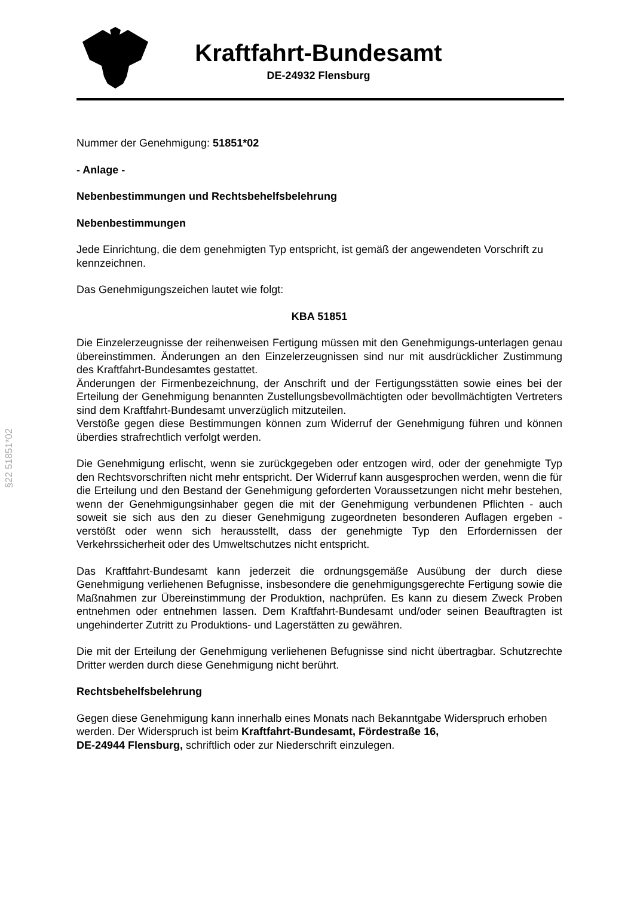Kraftfahrt-Bundesamt
DE-24932 Flensburg
§22 51851*02
Nummer der Genehmigung: 51851*02
- Anlage -
Nebenbestimmungen und Rechtsbehelfsbelehrung
Nebenbestimmungen
Jede Einrichtung, die dem genehmigten Typ entspricht, ist gemäß der angewendeten Vorschrift zu kennzeichnen.
Das Genehmigungszeichen lautet wie folgt:
KBA 51851
Die Einzelerzeugnisse der reihenweisen Fertigung müssen mit den Genehmigungs-unterlagen genau übereinstimmen. Änderungen an den Einzelerzeugnissen sind nur mit ausdrücklicher Zustimmung des Kraftfahrt-Bundesamtes gestattet.
Änderungen der Firmenbezeichnung, der Anschrift und der Fertigungsstätten sowie eines bei der Erteilung der Genehmigung benannten Zustellungsbevollmächtigten oder bevollmächtigten Vertreters sind dem Kraftfahrt-Bundesamt unverzüglich mitzuteilen.
Verstöße gegen diese Bestimmungen können zum Widerruf der Genehmigung führen und können überdies strafrechtlich verfolgt werden.
Die Genehmigung erlischt, wenn sie zurückgegeben oder entzogen wird, oder der genehmigte Typ den Rechtsvorschriften nicht mehr entspricht. Der Widerruf kann ausgesprochen werden, wenn die für die Erteilung und den Bestand der Genehmigung geforderten Voraussetzungen nicht mehr bestehen, wenn der Genehmigungsinhaber gegen die mit der Genehmigung verbundenen Pflichten - auch soweit sie sich aus den zu dieser Genehmigung zugeordneten besonderen Auflagen ergeben - verstößt oder wenn sich herausstellt, dass der genehmigte Typ den Erfordernissen der Verkehrssicherheit oder des Umweltschutzes nicht entspricht.
Das Kraftfahrt-Bundesamt kann jederzeit die ordnungsgemäße Ausübung der durch diese Genehmigung verliehenen Befugnisse, insbesondere die genehmigungsgerechte Fertigung sowie die Maßnahmen zur Übereinstimmung der Produktion, nachprüfen. Es kann zu diesem Zweck Proben entnehmen oder entnehmen lassen. Dem Kraftfahrt-Bundesamt und/oder seinen Beauftragten ist ungehinderter Zutritt zu Produktions- und Lagerstätten zu gewähren.
Die mit der Erteilung der Genehmigung verliehenen Befugnisse sind nicht übertragbar. Schutzrechte Dritter werden durch diese Genehmigung nicht berührt.
Rechtsbehelfsbelehrung
Gegen diese Genehmigung kann innerhalb eines Monats nach Bekanntgabe Widerspruch erhoben werden. Der Widerspruch ist beim Kraftfahrt-Bundesamt, Fördestraße 16,
DE-24944 Flensburg, schriftlich oder zur Niederschrift einzulegen.